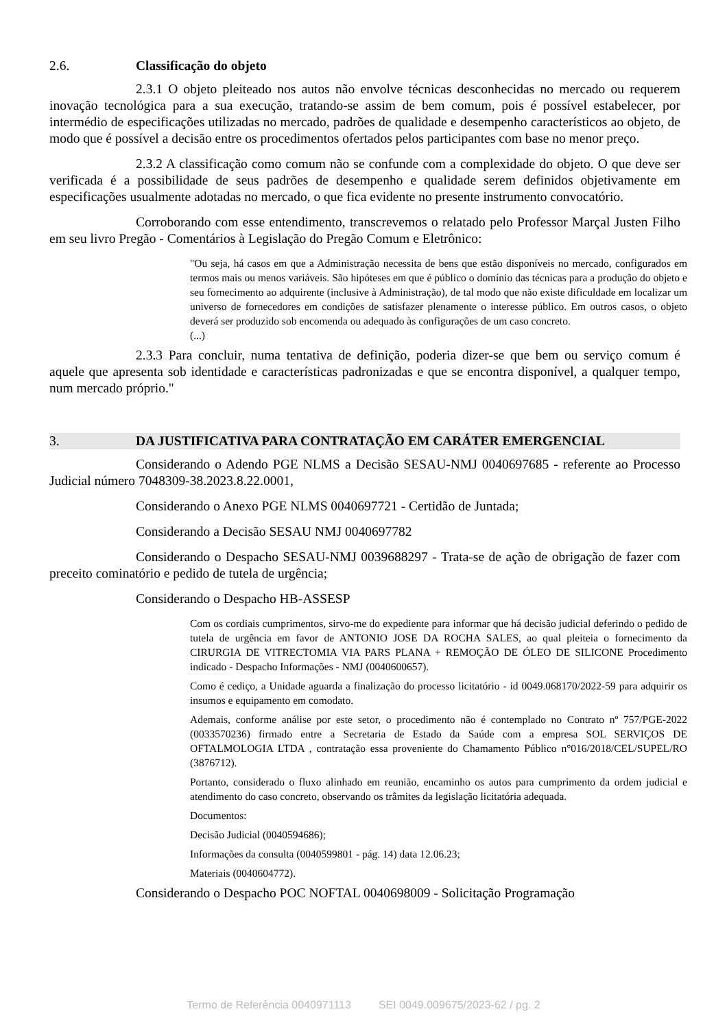2.6. Classificação do objeto
2.3.1 O objeto pleiteado nos autos não envolve técnicas desconhecidas no mercado ou requerem inovação tecnológica para a sua execução, tratando-se assim de bem comum, pois é possível estabelecer, por intermédio de especificações utilizadas no mercado, padrões de qualidade e desempenho característicos ao objeto, de modo que é possível a decisão entre os procedimentos ofertados pelos participantes com base no menor preço.
2.3.2 A classificação como comum não se confunde com a complexidade do objeto. O que deve ser verificada é a possibilidade de seus padrões de desempenho e qualidade serem definidos objetivamente em especificações usualmente adotadas no mercado, o que fica evidente no presente instrumento convocatório.
Corroborando com esse entendimento, transcrevemos o relatado pelo Professor Marçal Justen Filho em seu livro Pregão - Comentários à Legislação do Pregão Comum e Eletrônico:
"Ou seja, há casos em que a Administração necessita de bens que estão disponíveis no mercado, configurados em termos mais ou menos variáveis. São hipóteses em que é público o domínio das técnicas para a produção do objeto e seu fornecimento ao adquirente (inclusive à Administração), de tal modo que não existe dificuldade em localizar um universo de fornecedores em condições de satisfazer plenamente o interesse público. Em outros casos, o objeto deverá ser produzido sob encomenda ou adequado às configurações de um caso concreto.
(...)
2.3.3 Para concluir, numa tentativa de definição, poderia dizer-se que bem ou serviço comum é aquele que apresenta sob identidade e características padronizadas e que se encontra disponível, a qualquer tempo, num mercado próprio."
3. DA JUSTIFICATIVA PARA CONTRATAÇÃO EM CARÁTER EMERGENCIAL
Considerando o Adendo PGE NLMS a Decisão SESAU-NMJ 0040697685 - referente ao Processo Judicial número 7048309-38.2023.8.22.0001,
Considerando o Anexo PGE NLMS 0040697721 - Certidão de Juntada;
Considerando a Decisão SESAU NMJ 0040697782
Considerando o Despacho SESAU-NMJ 0039688297 - Trata-se de ação de obrigação de fazer com preceito cominatório e pedido de tutela de urgência;
Considerando o Despacho HB-ASSESP
Com os cordiais cumprimentos, sirvo-me do expediente para informar que há decisão judicial deferindo o pedido de tutela de urgência em favor de ANTONIO JOSE DA ROCHA SALES, ao qual pleiteia o fornecimento da CIRURGIA DE VITRECTOMIA VIA PARS PLANA + REMOÇÃO DE ÓLEO DE SILICONE Procedimento indicado - Despacho Informações - NMJ (0040600657).
Como é cediço, a Unidade aguarda a finalização do processo licitatório - id 0049.068170/2022-59 para adquirir os insumos e equipamento em comodato.
Ademais, conforme análise por este setor, o procedimento não é contemplado no Contrato nº 757/PGE-2022 (0033570236) firmado entre a Secretaria de Estado da Saúde com a empresa SOL SERVIÇOS DE OFTALMOLOGIA LTDA , contratação essa proveniente do Chamamento Público n°016/2018/CEL/SUPEL/RO (3876712).
Portanto, considerado o fluxo alinhado em reunião, encaminho os autos para cumprimento da ordem judicial e atendimento do caso concreto, observando os trâmites da legislação licitatória adequada.
Documentos:
Decisão Judicial (0040594686);
Informações da consulta (0040599801 - pág. 14) data 12.06.23;
Materiais (0040604772).
Considerando o Despacho POC NOFTAL 0040698009 - Solicitação Programação
Termo de Referência 0040971113 SEI 0049.009675/2023-62 / pg. 2